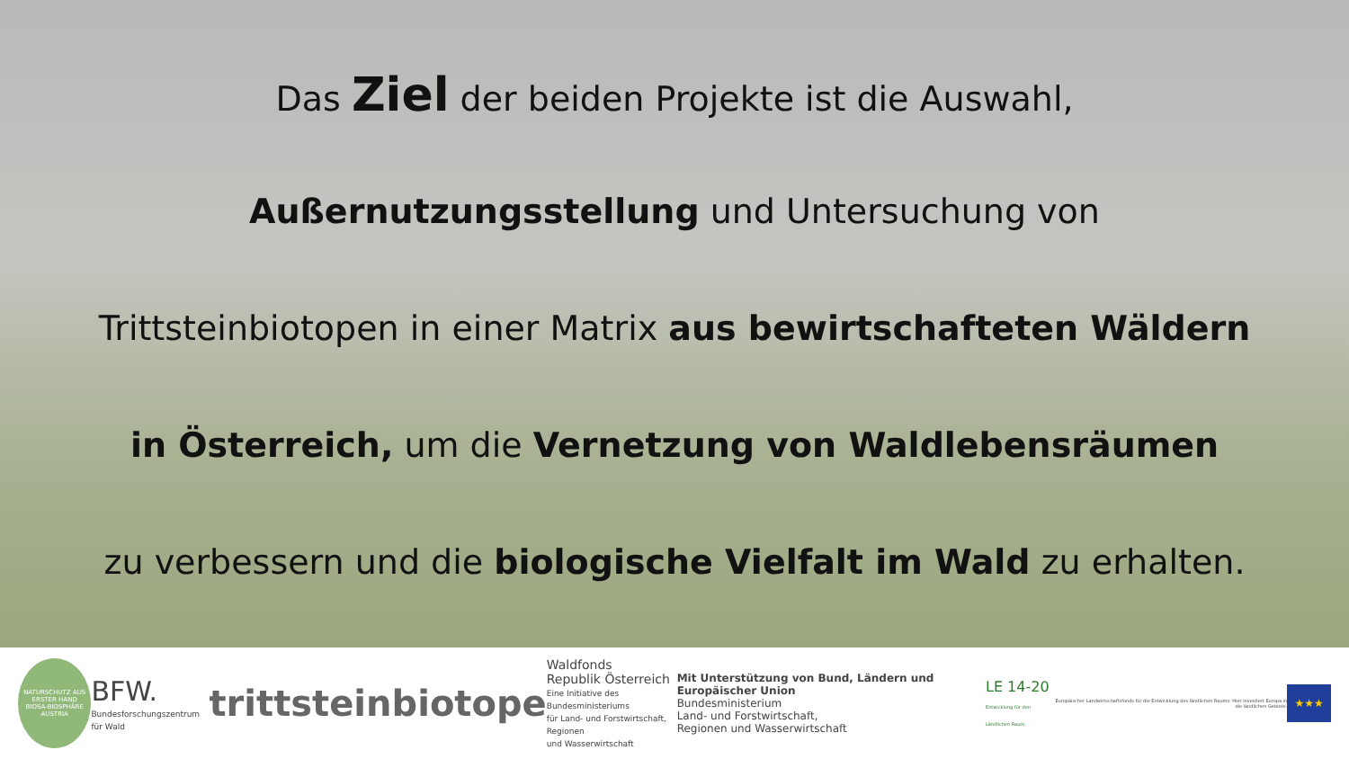Das Ziel der beiden Projekte ist die Auswahl,
Außernutzungsstellung und Untersuchung von
Trittsteinbiotopen in einer Matrix aus bewirtschafteten Wäldern
in Österreich, um die Vernetzung von Waldlebensräumen
zu verbessern und die biologische Vielfalt im Wald zu erhalten.
NATURSCHUTZ AUS ERSTER HAND
BIOSA-BIOSPHÄRE AUSTRIA
BFW.
Bundesforschungszentrum für Wald
trittsteinbiotope
Waldfonds
Republik Österreich
Eine Initiative des Bundesministeriums
für Land- und Forstwirtschaft, Regionen
und Wasserwirtschaft
Mit Unterstützung von Bund, Ländern und Europäischer Union
Bundesministerium
Land- und Forstwirtschaft,
Regionen und Wasserwirtschaft
LE 14-20
Entwicklung für den Ländlichen Raum
Europäischer Landwirtschaftsfonds für die Entwicklung des ländlichen Raums: Hier investiert Europa in die ländlichen Gebiete.
★★★